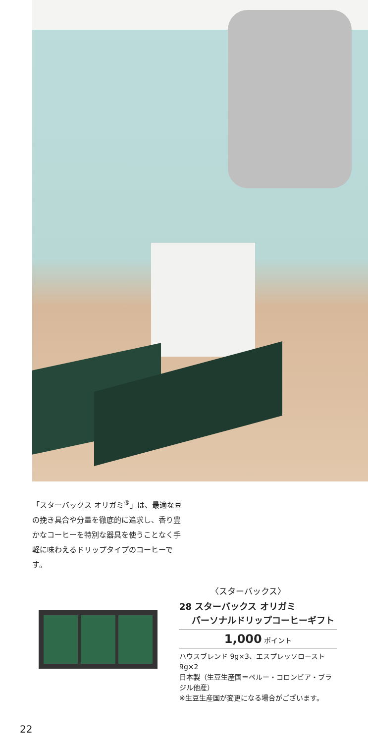「スターバックス オリガミ<sup>®</sup>」は、最適な豆の挽き具合や分量を徹底的に追求し、香り豊かなコーヒーを特別な器具を使うことなく手軽に味わえるドリップタイプのコーヒーです。
〈スターバックス〉
28 スターバックス オリガミ
パーソナルドリップコーヒーギフト
1,000 ポイント
ハウスブレンド 9g×3、エスプレッソロースト 9g×2
日本製（生豆生産国＝ペルー・コロンビア・ブラジル他産）
※生豆生産国が変更になる場合がございます。
22